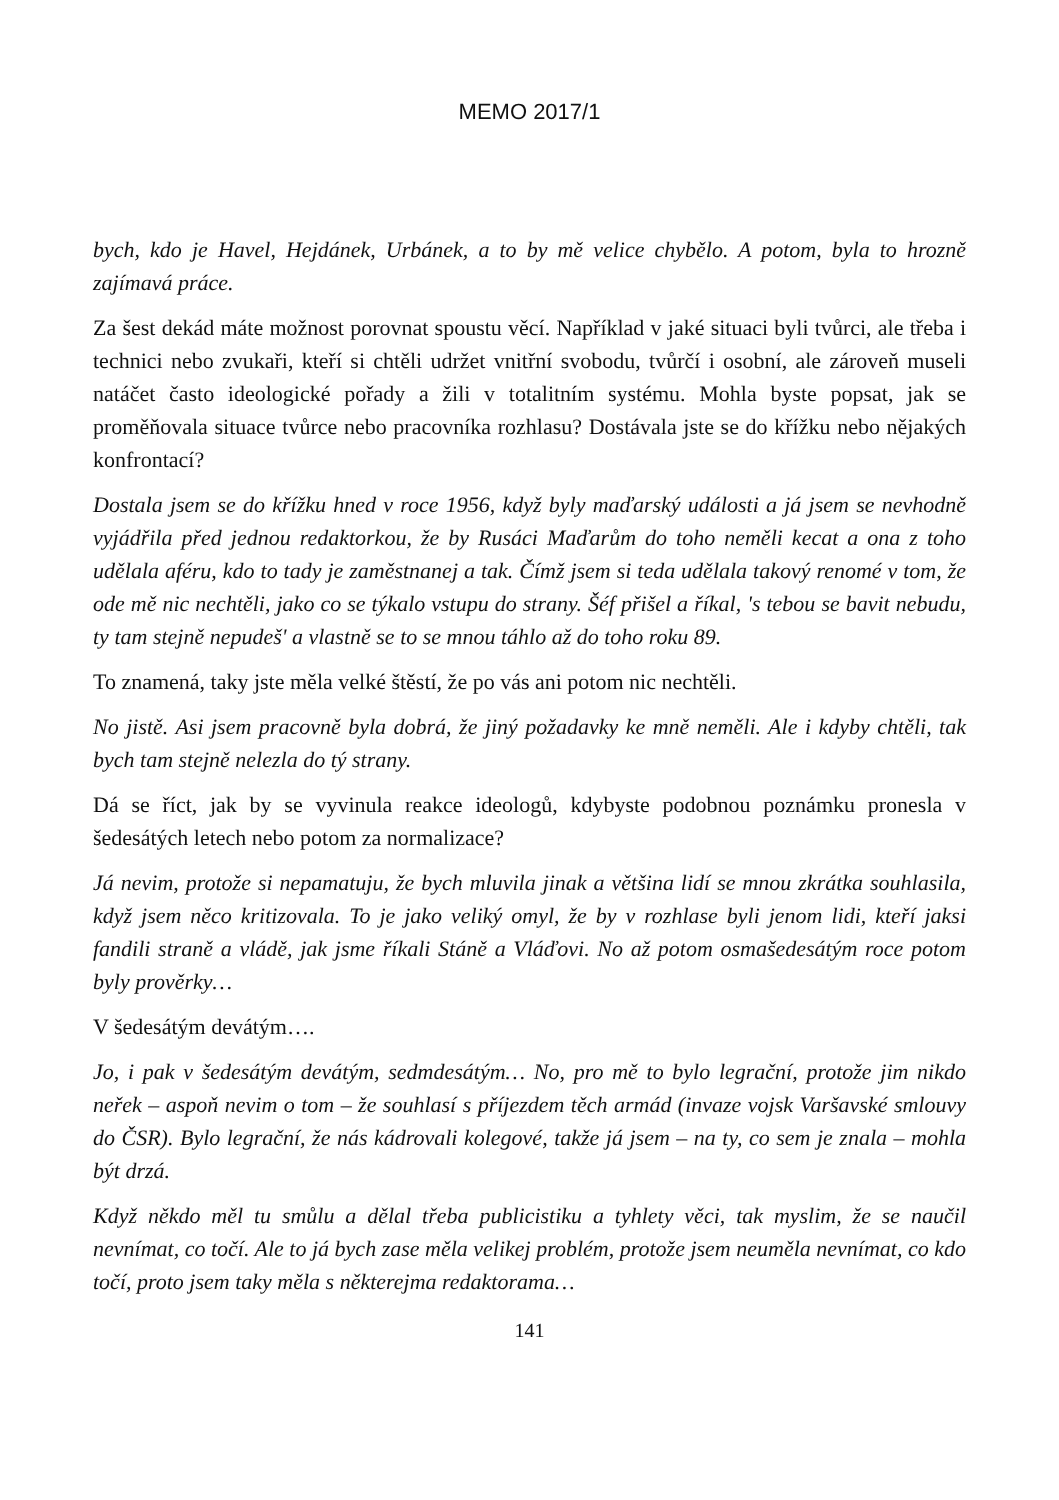MEMO 2017/1
bych, kdo je Havel, Hejdánek, Urbánek, a to by mě velice chybělo. A potom, byla to hrozně zajímavá práce.
Za šest dekád máte možnost porovnat spoustu věcí. Například v jaké situaci byli tvůrci, ale třeba i technici nebo zvukaři, kteří si chtěli udržet vnitřní svobodu, tvůrčí i osobní, ale zároveň museli natáčet často ideologické pořady a žili v totalitním systému. Mohla byste popsat, jak se proměňovala situace tvůrce nebo pracovníka rozhlasu? Dostávala jste se do křížku nebo nějakých konfrontací?
Dostala jsem se do křížku hned v roce 1956, když byly maďarský události a já jsem se nevhodně vyjádřila před jednou redaktorkou, že by Rusáci Maďarům do toho neměli kecat a ona z toho udělala aféru, kdo to tady je zaměstnanej a tak. Čímž jsem si teda udělala takový renomé v tom, že ode mě nic nechtěli, jako co se týkalo vstupu do strany. Šéf přišel a říkal, 's tebou se bavit nebudu, ty tam stejně nepudeš' a vlastně se to se mnou táhlo až do toho roku 89.
To znamená, taky jste měla velké štěstí, že po vás ani potom nic nechtěli.
No jistě. Asi jsem pracovně byla dobrá, že jiný požadavky ke mně neměli. Ale i kdyby chtěli, tak bych tam stejně nelezla do tý strany.
Dá se říct, jak by se vyvinula reakce ideologů, kdybyste podobnou poznámku pronesla v šedesátých letech nebo potom za normalizace?
Já nevim, protože si nepamatuju, že bych mluvila jinak a většina lidí se mnou zkrátka souhlasila, když jsem něco kritizovala. To je jako veliký omyl, že by v rozhlase byli jenom lidi, kteří jaksi fandili straně a vládě, jak jsme říkali Stáně a Vláďovi. No až potom osmašedesátým roce potom byly prověrky…
V šedesátým devátým….
Jo, i pak v šedesátým devátým, sedmdesátým… No, pro mě to bylo legrační, protože jim nikdo neřek – aspoň nevim o tom – že souhlasí s příjezdem těch armád (invaze vojsk Varšavské smlouvy do ČSR). Bylo legrační, že nás kádrovali kolegové, takže já jsem – na ty, co sem je znala – mohla být drzá.
Když někdo měl tu smůlu a dělal třeba publicistiku a tyhlety věci, tak myslim, že se naučil nevnímat, co točí. Ale to já bych zase měla velikej problém, protože jsem neuměla nevnímat, co kdo točí, proto jsem taky měla s některejma redaktorama…
141